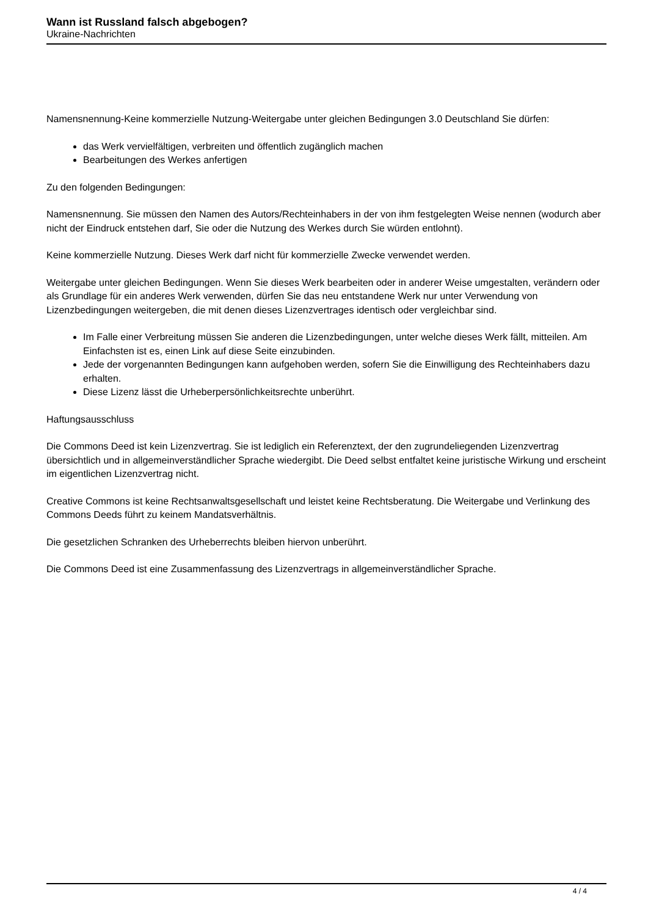Wann ist Russland falsch abgebogen?
Ukraine-Nachrichten
Namensnennung-Keine kommerzielle Nutzung-Weitergabe unter gleichen Bedingungen 3.0 Deutschland Sie dürfen:
das Werk vervielfältigen, verbreiten und öffentlich zugänglich machen
Bearbeitungen des Werkes anfertigen
Zu den folgenden Bedingungen:
Namensnennung. Sie müssen den Namen des Autors/Rechteinhabers in der von ihm festgelegten Weise nennen (wodurch aber nicht der Eindruck entstehen darf, Sie oder die Nutzung des Werkes durch Sie würden entlohnt).
Keine kommerzielle Nutzung. Dieses Werk darf nicht für kommerzielle Zwecke verwendet werden.
Weitergabe unter gleichen Bedingungen. Wenn Sie dieses Werk bearbeiten oder in anderer Weise umgestalten, verändern oder als Grundlage für ein anderes Werk verwenden, dürfen Sie das neu entstandene Werk nur unter Verwendung von Lizenzbedingungen weitergeben, die mit denen dieses Lizenzvertrages identisch oder vergleichbar sind.
Im Falle einer Verbreitung müssen Sie anderen die Lizenzbedingungen, unter welche dieses Werk fällt, mitteilen. Am Einfachsten ist es, einen Link auf diese Seite einzubinden.
Jede der vorgenannten Bedingungen kann aufgehoben werden, sofern Sie die Einwilligung des Rechteinhabers dazu erhalten.
Diese Lizenz lässt die Urheberpersönlichkeitsrechte unberührt.
Haftungsausschluss
Die Commons Deed ist kein Lizenzvertrag. Sie ist lediglich ein Referenztext, der den zugrundeliegenden Lizenzvertrag übersichtlich und in allgemeinverständlicher Sprache wiedergibt. Die Deed selbst entfaltet keine juristische Wirkung und erscheint im eigentlichen Lizenzvertrag nicht.
Creative Commons ist keine Rechtsanwaltsgesellschaft und leistet keine Rechtsberatung. Die Weitergabe und Verlinkung des Commons Deeds führt zu keinem Mandatsverhältnis.
Die gesetzlichen Schranken des Urheberrechts bleiben hiervon unberührt.
Die Commons Deed ist eine Zusammenfassung des Lizenzvertrags in allgemeinverständlicher Sprache.
4 / 4